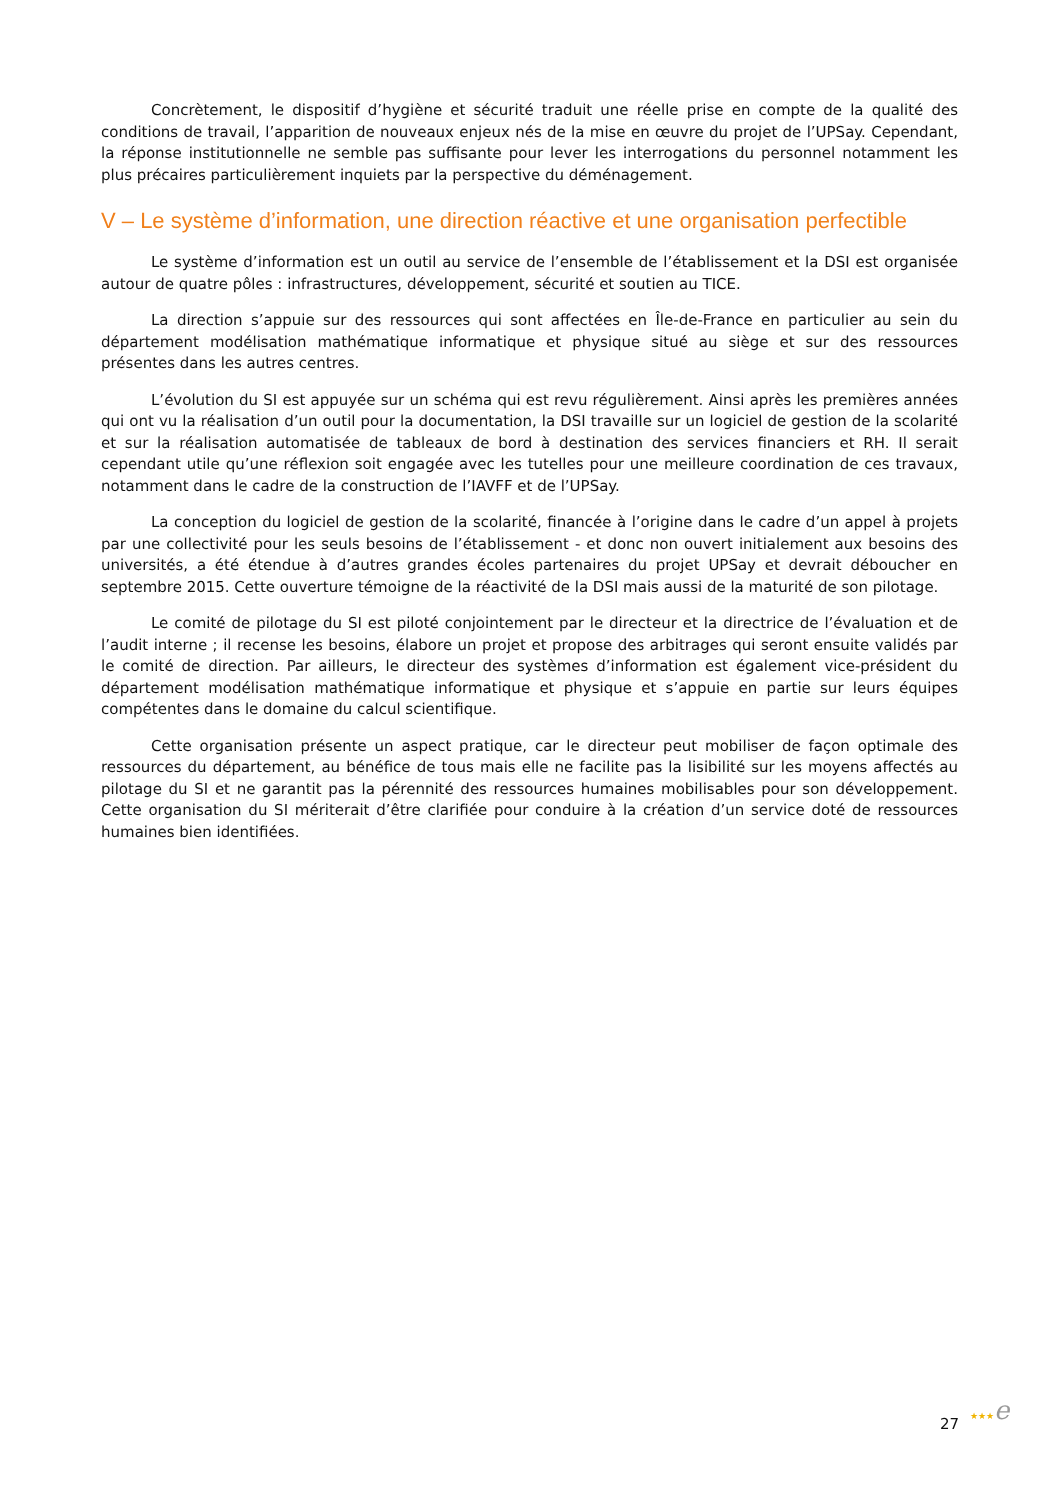Concrètement, le dispositif d’hygiène et sécurité traduit une réelle prise en compte de la qualité des conditions de travail, l’apparition de nouveaux enjeux nés de la mise en œuvre du projet de l’UPSay. Cependant, la réponse institutionnelle ne semble pas suffisante pour lever les interrogations du personnel notamment les plus précaires particulièrement inquiets par la perspective du déménagement.
V – Le système d’information, une direction réactive et une organisation perfectible
Le système d’information est un outil au service de l’ensemble de l’établissement et la DSI est organisée autour de quatre pôles : infrastructures, développement, sécurité et soutien au TICE.
La direction s’appuie sur des ressources qui sont affectées en Île-de-France en particulier au sein du département modélisation mathématique informatique et physique situé au siège et sur des ressources présentes dans les autres centres.
L’évolution du SI est appuyée sur un schéma qui est revu régulièrement. Ainsi après les premières années qui ont vu la réalisation d’un outil pour la documentation, la DSI travaille sur un logiciel de gestion de la scolarité et sur la réalisation automatisée de tableaux de bord à destination des services financiers et RH. Il serait cependant utile qu’une réflexion soit engagée avec les tutelles pour une meilleure coordination de ces travaux, notamment dans le cadre de la construction de l’IAVFF et de l’UPSay.
La conception du logiciel de gestion de la scolarité, financée à l’origine dans le cadre d’un appel à projets par une collectivité pour les seuls besoins de l’établissement - et donc non ouvert initialement aux besoins des universités, a été étendue à d’autres grandes écoles partenaires du projet UPSay et devrait déboucher en septembre 2015. Cette ouverture témoigne de la réactivité de la DSI mais aussi de la maturité de son pilotage.
Le comité de pilotage du SI est piloté conjointement par le directeur et la directrice de l’évaluation et de l’audit interne ; il recense les besoins, élabore un projet et propose des arbitrages qui seront ensuite validés par le comité de direction. Par ailleurs, le directeur des systèmes d’information est également vice-président du département modélisation mathématique informatique et physique et s’appuie en partie sur leurs équipes compétentes dans le domaine du calcul scientifique.
Cette organisation présente un aspect pratique, car le directeur peut mobiliser de façon optimale des ressources du département, au bénéfice de tous mais elle ne facilite pas la lisibilité sur les moyens affectés au pilotage du SI et ne garantit pas la pérennité des ressources humaines mobilisables pour son développement. Cette organisation du SI mériterait d’être clarifiée pour conduire à la création d’un service doté de ressources humaines bien identifiées.
27 ★★★e